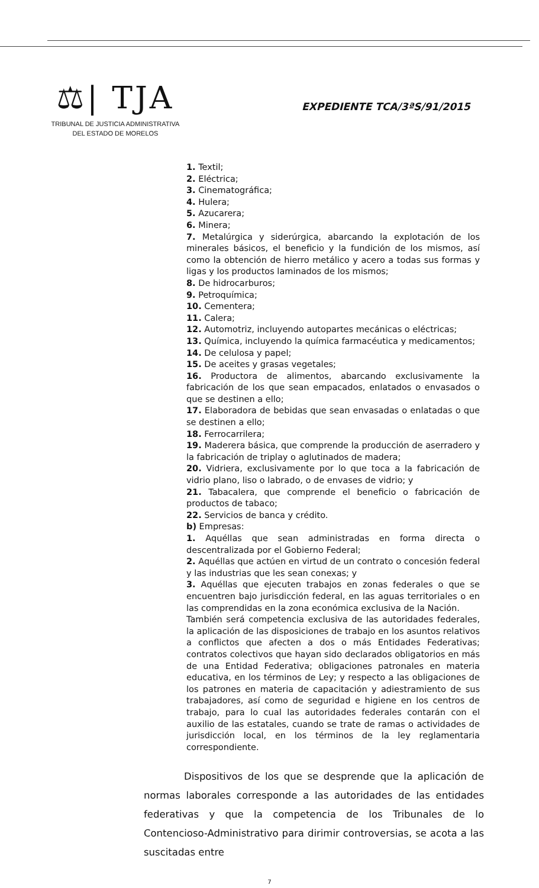⚖ | TJA
TRIBUNAL DE JUSTICIA ADMINISTRATIVA
DEL ESTADO DE MORELOS
EXPEDIENTE TCA/3ªS/91/2015
1. Textil;
2. Eléctrica;
3. Cinematográfica;
4. Hulera;
5. Azucarera;
6. Minera;
7. Metalúrgica y siderúrgica, abarcando la explotación de los minerales básicos, el beneficio y la fundición de los mismos, así como la obtención de hierro metálico y acero a todas sus formas y ligas y los productos laminados de los mismos;
8. De hidrocarburos;
9. Petroquímica;
10. Cementera;
11. Calera;
12. Automotriz, incluyendo autopartes mecánicas o eléctricas;
13. Química, incluyendo la química farmacéutica y medicamentos;
14. De celulosa y papel;
15. De aceites y grasas vegetales;
16. Productora de alimentos, abarcando exclusivamente la fabricación de los que sean empacados, enlatados o envasados o que se destinen a ello;
17. Elaboradora de bebidas que sean envasadas o enlatadas o que se destinen a ello;
18. Ferrocarrilera;
19. Maderera básica, que comprende la producción de aserradero y la fabricación de triplay o aglutinados de madera;
20. Vidriera, exclusivamente por lo que toca a la fabricación de vidrio plano, liso o labrado, o de envases de vidrio; y
21. Tabacalera, que comprende el beneficio o fabricación de productos de tabaco;
22. Servicios de banca y crédito.
b) Empresas:
1. Aquéllas que sean administradas en forma directa o descentralizada por el Gobierno Federal;
2. Aquéllas que actúen en virtud de un contrato o concesión federal y las industrias que les sean conexas; y
3. Aquéllas que ejecuten trabajos en zonas federales o que se encuentren bajo jurisdicción federal, en las aguas territoriales o en las comprendidas en la zona económica exclusiva de la Nación.
También será competencia exclusiva de las autoridades federales, la aplicación de las disposiciones de trabajo en los asuntos relativos a conflictos que afecten a dos o más Entidades Federativas; contratos colectivos que hayan sido declarados obligatorios en más de una Entidad Federativa; obligaciones patronales en materia educativa, en los términos de Ley; y respecto a las obligaciones de los patrones en materia de capacitación y adiestramiento de sus trabajadores, así como de seguridad e higiene en los centros de trabajo, para lo cual las autoridades federales contarán con el auxilio de las estatales, cuando se trate de ramas o actividades de jurisdicción local, en los términos de la ley reglamentaria correspondiente.
Dispositivos de los que se desprende que la aplicación de normas laborales corresponde a las autoridades de las entidades federativas y que la competencia de los Tribunales de lo Contencioso-Administrativo para dirimir controversias, se acota a las suscitadas entre
7